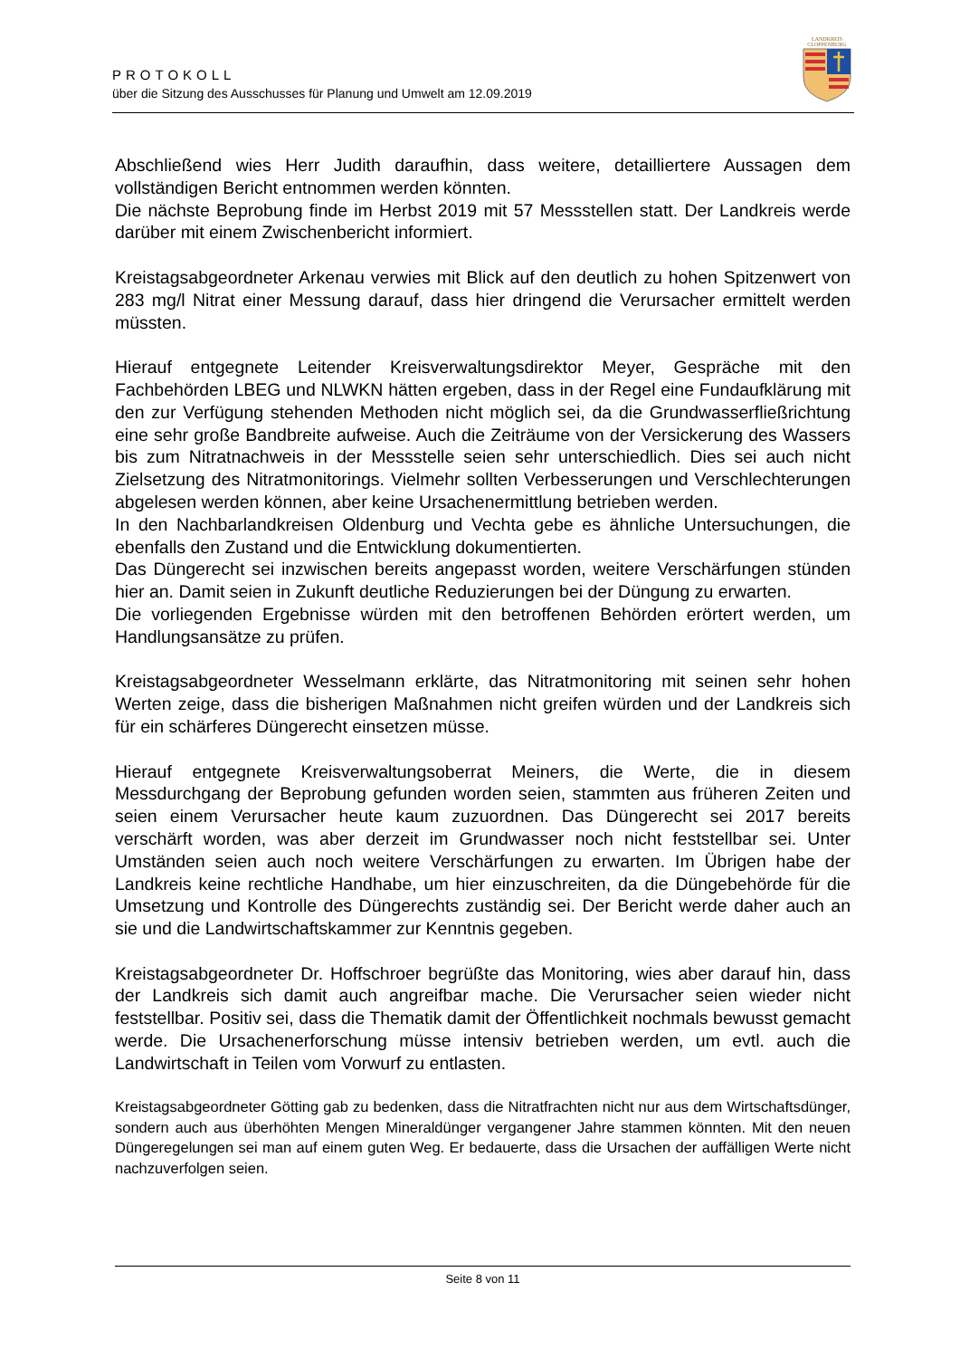PROTOKOLL
über die Sitzung des Ausschusses für Planung und Umwelt am 12.09.2019
LANDKREIS
CLOPPENBURG
Abschließend wies Herr Judith daraufhin, dass weitere, detailliertere Aussagen dem vollständigen Bericht entnommen werden könnten.
Die nächste Beprobung finde im Herbst 2019 mit 57 Messstellen statt. Der Landkreis werde darüber mit einem Zwischenbericht informiert.
Kreistagsabgeordneter Arkenau verwies mit Blick auf den deutlich zu hohen Spitzenwert von 283 mg/l Nitrat einer Messung darauf, dass hier dringend die Verursacher ermittelt werden müssten.
Hierauf entgegnete Leitender Kreisverwaltungsdirektor Meyer, Gespräche mit den Fachbehörden LBEG und NLWKN hätten ergeben, dass in der Regel eine Fundaufklärung mit den zur Verfügung stehenden Methoden nicht möglich sei, da die Grundwasserfließrichtung eine sehr große Bandbreite aufweise. Auch die Zeiträume von der Versickerung des Wassers bis zum Nitratnachweis in der Messstelle seien sehr unterschiedlich. Dies sei auch nicht Zielsetzung des Nitratmonitorings. Vielmehr sollten Verbesserungen und Verschlechterungen abgelesen werden können, aber keine Ursachenermittlung betrieben werden.
In den Nachbarlandkreisen Oldenburg und Vechta gebe es ähnliche Untersuchungen, die ebenfalls den Zustand und die Entwicklung dokumentierten.
Das Düngerecht sei inzwischen bereits angepasst worden, weitere Verschärfungen stünden hier an. Damit seien in Zukunft deutliche Reduzierungen bei der Düngung zu erwarten.
Die vorliegenden Ergebnisse würden mit den betroffenen Behörden erörtert werden, um Handlungsansätze zu prüfen.
Kreistagsabgeordneter Wesselmann erklärte, das Nitratmonitoring mit seinen sehr hohen Werten zeige, dass die bisherigen Maßnahmen nicht greifen würden und der Landkreis sich für ein schärferes Düngerecht einsetzen müsse.
Hierauf entgegnete Kreisverwaltungsoberrat Meiners, die Werte, die in diesem Messdurchgang der Beprobung gefunden worden seien, stammten aus früheren Zeiten und seien einem Verursacher heute kaum zuzuordnen. Das Düngerecht sei 2017 bereits verschärft worden, was aber derzeit im Grundwasser noch nicht feststellbar sei. Unter Umständen seien auch noch weitere Verschärfungen zu erwarten. Im Übrigen habe der Landkreis keine rechtliche Handhabe, um hier einzuschreiten, da die Düngebehörde für die Umsetzung und Kontrolle des Düngerechts zuständig sei. Der Bericht werde daher auch an sie und die Landwirtschaftskammer zur Kenntnis gegeben.
Kreistagsabgeordneter Dr. Hoffschroer begrüßte das Monitoring, wies aber darauf hin, dass der Landkreis sich damit auch angreifbar mache. Die Verursacher seien wieder nicht feststellbar. Positiv sei, dass die Thematik damit der Öffentlichkeit nochmals bewusst gemacht werde. Die Ursachenerforschung müsse intensiv betrieben werden, um evtl. auch die Landwirtschaft in Teilen vom Vorwurf zu entlasten.
Kreistagsabgeordneter Götting gab zu bedenken, dass die Nitratfrachten nicht nur aus dem Wirtschaftsdünger, sondern auch aus überhöhten Mengen Mineraldünger vergangener Jahre stammen könnten. Mit den neuen Düngeregelungen sei man auf einem guten Weg. Er bedauerte, dass die Ursachen der auffälligen Werte nicht nachzuverfolgen seien.
Seite 8 von 11